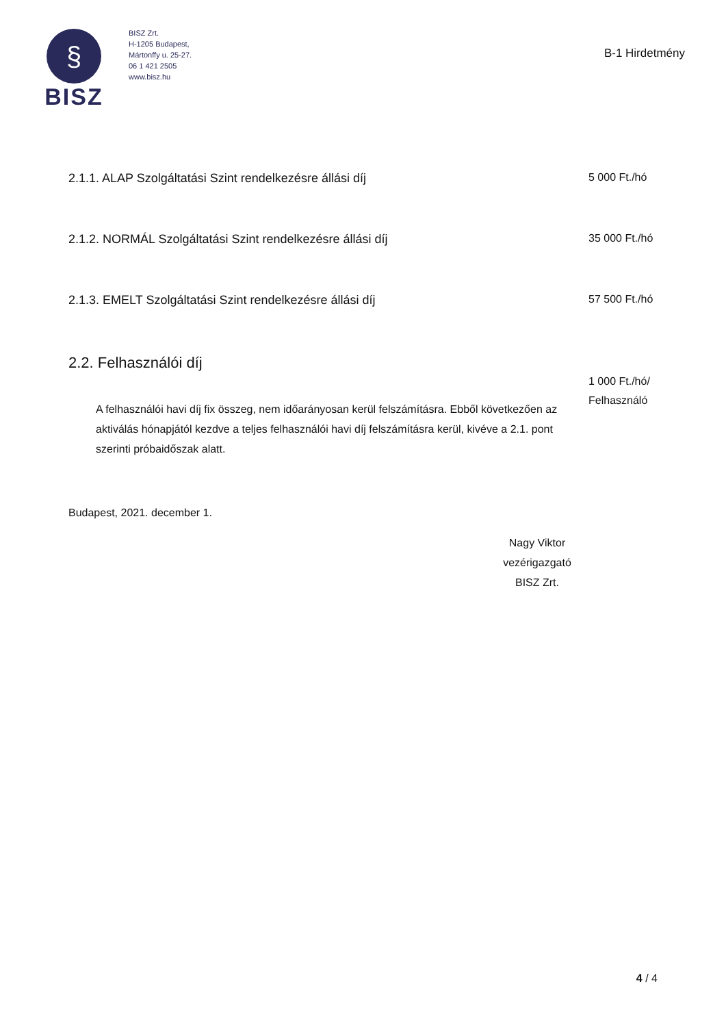§
BISZ
BISZ Zrt.
H-1205 Budapest,
Mártonffy u. 25-27.
06 1 421 2505
www.bisz.hu
B-1 Hirdetmény
| 2.1.1. ALAP Szolgáltatási Szint rendelkezésre állási díj | 5 000 Ft./hó |
| 2.1.2. NORMÁL Szolgáltatási Szint rendelkezésre állási díj | 35 000 Ft./hó |
| 2.1.3. EMELT Szolgáltatási Szint rendelkezésre állási díj | 57 500 Ft./hó |
2.2. Felhasználói díj
A felhasználói havi díj fix összeg, nem időarányosan kerül felszámításra. Ebből következően az aktiválás hónapjától kezdve a teljes felhasználói havi díj felszámításra kerül, kivéve a 2.1. pont szerinti próbaidőszak alatt.
1 000 Ft./hó/
Felhasználó
Budapest, 2021. december 1.
Nagy Viktor
vezérigazgató
BISZ Zrt.
4 / 4